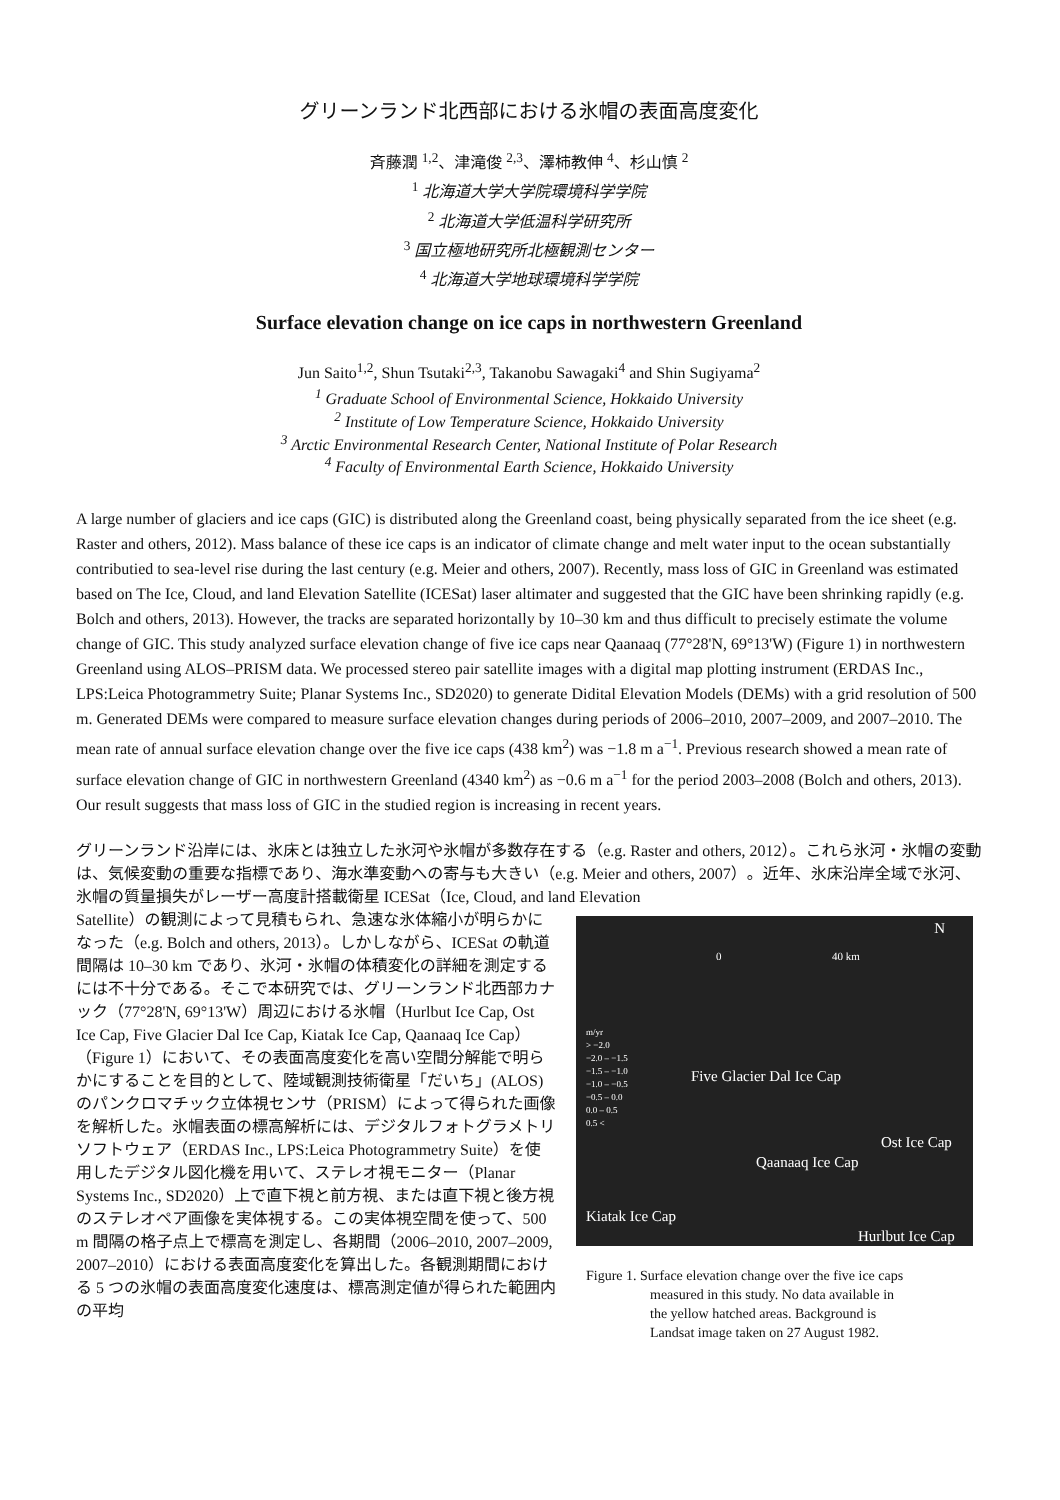グリーンランド北西部における氷帽の表面高度変化
斉藤潤 <sup>1,2</sup>、津滝俊 <sup>2,3</sup>、澤柿教伸 <sup>4</sup>、杉山慎 <sup>2</sup>
<sup>1</sup> 北海道大学大学院環境科学学院
<sup>2</sup> 北海道大学低温科学研究所
<sup>3</sup> 国立極地研究所北極観測センター
<sup>4</sup> 北海道大学地球環境科学学院
Surface elevation change on ice caps in northwestern Greenland
Jun Saito<sup>1,2</sup>, Shun Tsutaki<sup>2,3</sup>, Takanobu Sawagaki<sup>4</sup> and Shin Sugiyama<sup>2</sup>
<sup>1</sup> Graduate School of Environmental Science, Hokkaido University
<sup>2</sup> Institute of Low Temperature Science, Hokkaido University
<sup>3</sup> Arctic Environmental Research Center, National Institute of Polar Research
<sup>4</sup> Faculty of Environmental Earth Science, Hokkaido University
A large number of glaciers and ice caps (GIC) is distributed along the Greenland coast, being physically separated from the ice sheet (e.g. Raster and others, 2012). Mass balance of these ice caps is an indicator of climate change and melt water input to the ocean substantially contributied to sea-level rise during the last century (e.g. Meier and others, 2007). Recently, mass loss of GIC in Greenland was estimated based on The Ice, Cloud, and land Elevation Satellite (ICESat) laser altimater and suggested that the GIC have been shrinking rapidly (e.g. Bolch and others, 2013). However, the tracks are separated horizontally by 10–30 km and thus difficult to precisely estimate the volume change of GIC. This study analyzed surface elevation change of five ice caps near Qaanaaq (77°28'N, 69°13'W) (Figure 1) in northwestern Greenland using ALOS–PRISM data. We processed stereo pair satellite images with a digital map plotting instrument (ERDAS Inc., LPS:Leica Photogrammetry Suite; Planar Systems Inc., SD2020) to generate Didital Elevation Models (DEMs) with a grid resolution of 500 m. Generated DEMs were compared to measure surface elevation changes during periods of 2006–2010, 2007–2009, and 2007–2010. The mean rate of annual surface elevation change over the five ice caps (438 km<sup>2</sup>) was −1.8 m a<sup>−1</sup>. Previous research showed a mean rate of surface elevation change of GIC in northwestern Greenland (4340 km<sup>2</sup>) as −0.6 m a<sup>−1</sup> for the period 2003–2008 (Bolch and others, 2013). Our result suggests that mass loss of GIC in the studied region is increasing in recent years.
グリーンランド沿岸には、氷床とは独立した氷河や氷帽が多数存在する（e.g. Raster and others, 2012）。これら氷河・氷帽の変動は、気候変動の重要な指標であり、海水準変動への寄与も大きい（e.g. Meier and others, 2007）。近年、氷床沿岸全域で氷河、氷帽の質量損失がレーザー高度計搭載衛星 ICESat（Ice, Cloud, and land Elevation
Satellite）の観測によって見積もられ、急速な氷体縮小が明らかになった（e.g. Bolch and others, 2013）。しかしながら、ICESat の軌道間隔は 10–30 km であり、氷河・氷帽の体積変化の詳細を測定するには不十分である。そこで本研究では、グリーンランド北西部カナック（77°28'N, 69°13'W）周辺における氷帽（Hurlbut Ice Cap, Ost Ice Cap, Five Glacier Dal Ice Cap, Kiatak Ice Cap, Qaanaaq Ice Cap）（Figure 1）において、その表面高度変化を高い空間分解能で明らかにすることを目的として、陸域観測技術衛星「だいち」(ALOS)のパンクロマチック立体視センサ（PRISM）によって得られた画像を解析した。氷帽表面の標高解析には、デジタルフォトグラメトリソフトウェア（ERDAS Inc., LPS:Leica Photogrammetry Suite）を使用したデジタル図化機を用いて、ステレオ視モニター（Planar Systems Inc., SD2020）上で直下視と前方視、または直下視と後方視のステレオペア画像を実体視する。この実体視空間を使って、500 m 間隔の格子点上で標高を測定し、各期間（2006–2010, 2007–2009, 2007–2010）における表面高度変化を算出した。各観測期間における 5 つの氷帽の表面高度変化速度は、標高測定値が得られた範囲内の平均
N
0 40 km
m/yr
> −2.0
−2.0 – −1.5
−1.5 – −1.0
−1.0 – −0.5
−0.5 – 0.0
0.0 – 0.5
0.5 <
Five Glacier Dal Ice Cap
Ost Ice Cap
Qaanaaq Ice Cap
Kiatak Ice Cap
Hurlbut Ice Cap
Figure 1. Surface elevation change over the five ice caps
measured in this study. No data available in
the yellow hatched areas. Background is
Landsat image taken on 27 August 1982.